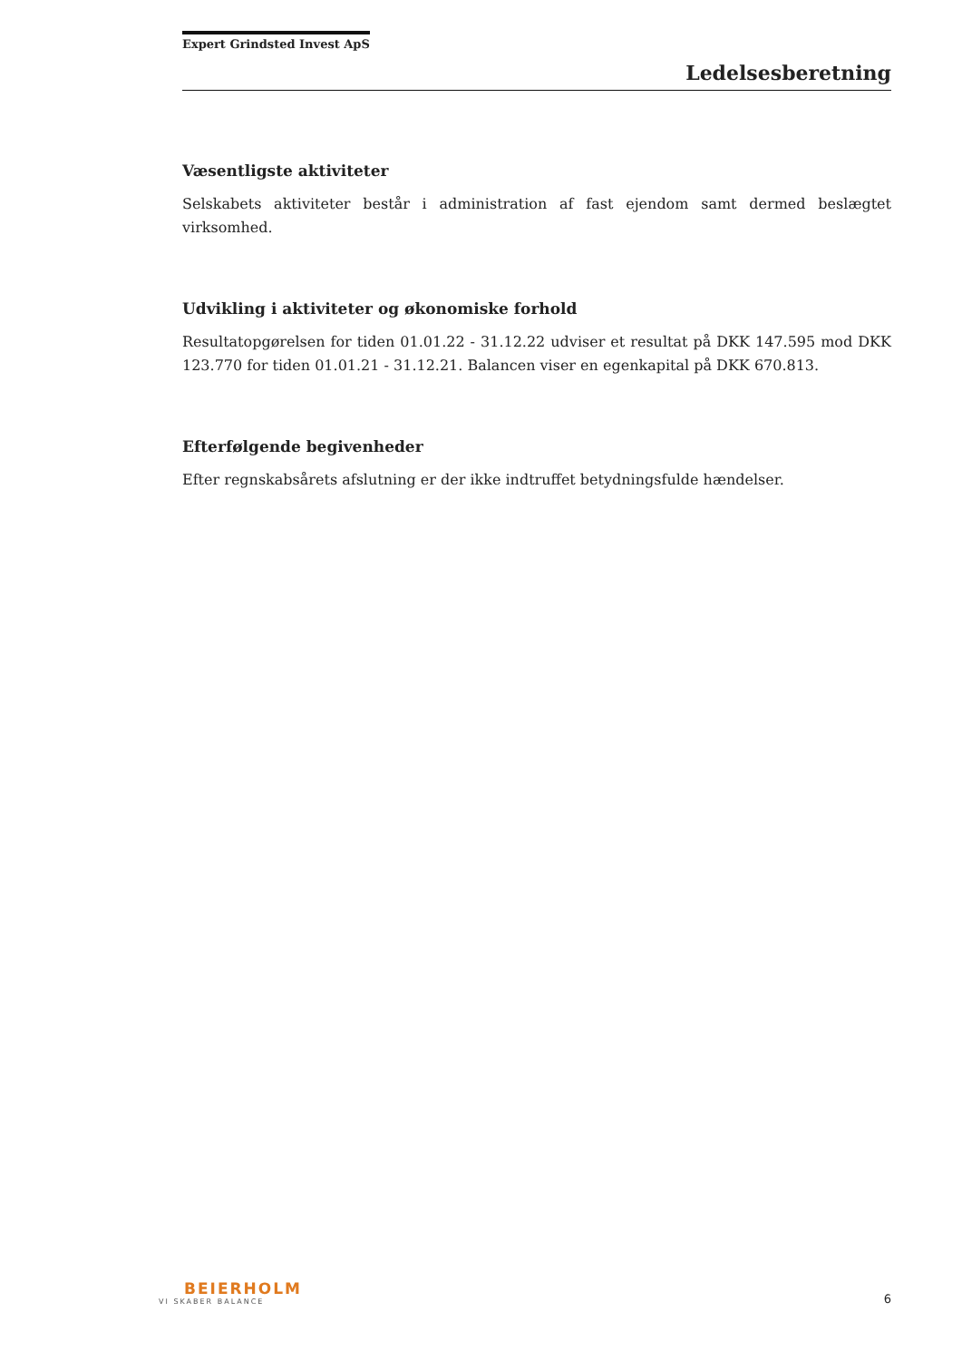Expert Grindsted Invest ApS
Ledelsesberetning
Væsentligste aktiviteter
Selskabets aktiviteter består i administration af fast ejendom samt dermed beslægtet virksomhed.
Udvikling i aktiviteter og økonomiske forhold
Resultatopgørelsen for tiden 01.01.22 - 31.12.22 udviser et resultat på DKK 147.595 mod DKK 123.770 for tiden 01.01.21 - 31.12.21. Balancen viser en egenkapital på DKK 670.813.
Efterfølgende begivenheder
Efter regnskabsårets afslutning er der ikke indtruffet betydningsfulde hændelser.
BEIERHOLM
VI SKABER BALANCE
6